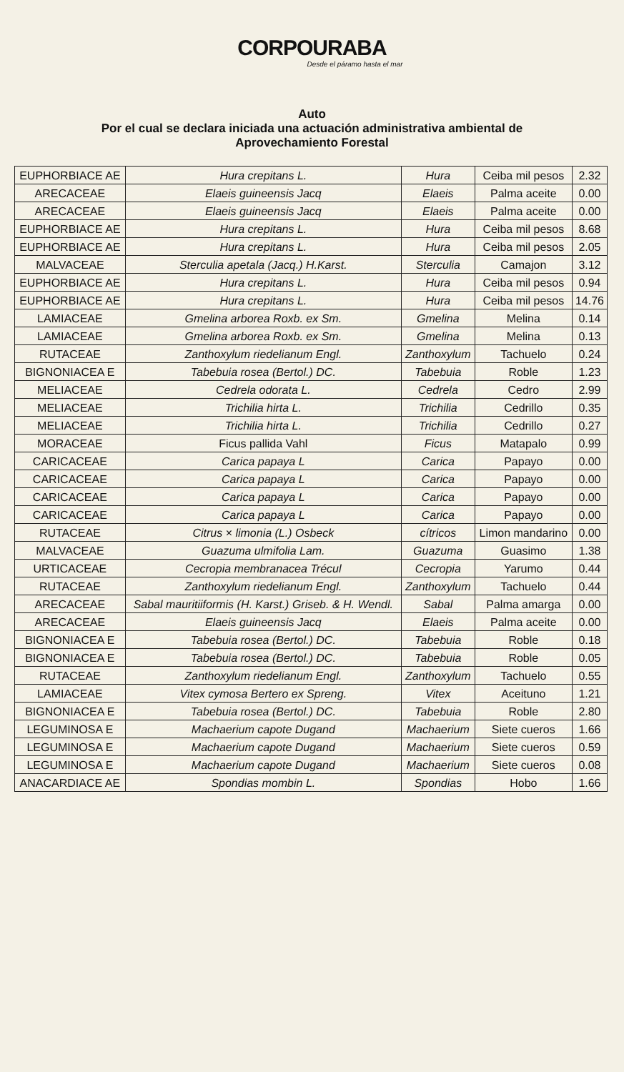CORPOURABA
Desde el páramo hasta el mar
Auto
Por el cual se declara iniciada una actuación administrativa ambiental de
Aprovechamiento Forestal
| EUPHORBIACE AE | Hura crepitans L. | Hura | Ceiba mil pesos | 2.32 |
| ARECACEAE | Elaeis guineensis Jacq | Elaeis | Palma aceite | 0.00 |
| ARECACEAE | Elaeis guineensis Jacq | Elaeis | Palma aceite | 0.00 |
| EUPHORBIACE AE | Hura crepitans L. | Hura | Ceiba mil pesos | 8.68 |
| EUPHORBIACE AE | Hura crepitans L. | Hura | Ceiba mil pesos | 2.05 |
| MALVACEAE | Sterculia apetala (Jacq.) H.Karst. | Sterculia | Camajon | 3.12 |
| EUPHORBIACE AE | Hura crepitans L. | Hura | Ceiba mil pesos | 0.94 |
| EUPHORBIACE AE | Hura crepitans L. | Hura | Ceiba mil pesos | 14.76 |
| LAMIACEAE | Gmelina arborea Roxb. ex Sm. | Gmelina | Melina | 0.14 |
| LAMIACEAE | Gmelina arborea Roxb. ex Sm. | Gmelina | Melina | 0.13 |
| RUTACEAE | Zanthoxylum riedelianum Engl. | Zanthoxylum | Tachuelo | 0.24 |
| BIGNONIACEA E | Tabebuia rosea (Bertol.) DC. | Tabebuia | Roble | 1.23 |
| MELIACEAE | Cedrela odorata L. | Cedrela | Cedro | 2.99 |
| MELIACEAE | Trichilia hirta L. | Trichilia | Cedrillo | 0.35 |
| MELIACEAE | Trichilia hirta L. | Trichilia | Cedrillo | 0.27 |
| MORACEAE | Ficus pallida Vahl | Ficus | Matapalo | 0.99 |
| CARICACEAE | Carica papaya L | Carica | Papayo | 0.00 |
| CARICACEAE | Carica papaya L | Carica | Papayo | 0.00 |
| CARICACEAE | Carica papaya L | Carica | Papayo | 0.00 |
| CARICACEAE | Carica papaya L | Carica | Papayo | 0.00 |
| RUTACEAE | Citrus × limonia (L.) Osbeck | cítricos | Limon mandarino | 0.00 |
| MALVACEAE | Guazuma ulmifolia Lam. | Guazuma | Guasimo | 1.38 |
| URTICACEAE | Cecropia membranacea Trécul | Cecropia | Yarumo | 0.44 |
| RUTACEAE | Zanthoxylum riedelianum Engl. | Zanthoxylum | Tachuelo | 0.44 |
| ARECACEAE | Sabal mauritiiformis (H. Karst.) Griseb. & H. Wendl. | Sabal | Palma amarga | 0.00 |
| ARECACEAE | Elaeis guineensis Jacq | Elaeis | Palma aceite | 0.00 |
| BIGNONIACEA E | Tabebuia rosea (Bertol.) DC. | Tabebuia | Roble | 0.18 |
| BIGNONIACEA E | Tabebuia rosea (Bertol.) DC. | Tabebuia | Roble | 0.05 |
| RUTACEAE | Zanthoxylum riedelianum Engl. | Zanthoxylum | Tachuelo | 0.55 |
| LAMIACEAE | Vitex cymosa Bertero ex Spreng. | Vitex | Aceituno | 1.21 |
| BIGNONIACEA E | Tabebuia rosea (Bertol.) DC. | Tabebuia | Roble | 2.80 |
| LEGUMINOSA E | Machaerium capote Dugand | Machaerium | Siete cueros | 1.66 |
| LEGUMINOSA E | Machaerium capote Dugand | Machaerium | Siete cueros | 0.59 |
| LEGUMINOSA E | Machaerium capote Dugand | Machaerium | Siete cueros | 0.08 |
| ANACARDIACE AE | Spondias mombin L. | Spondias | Hobo | 1.66 |